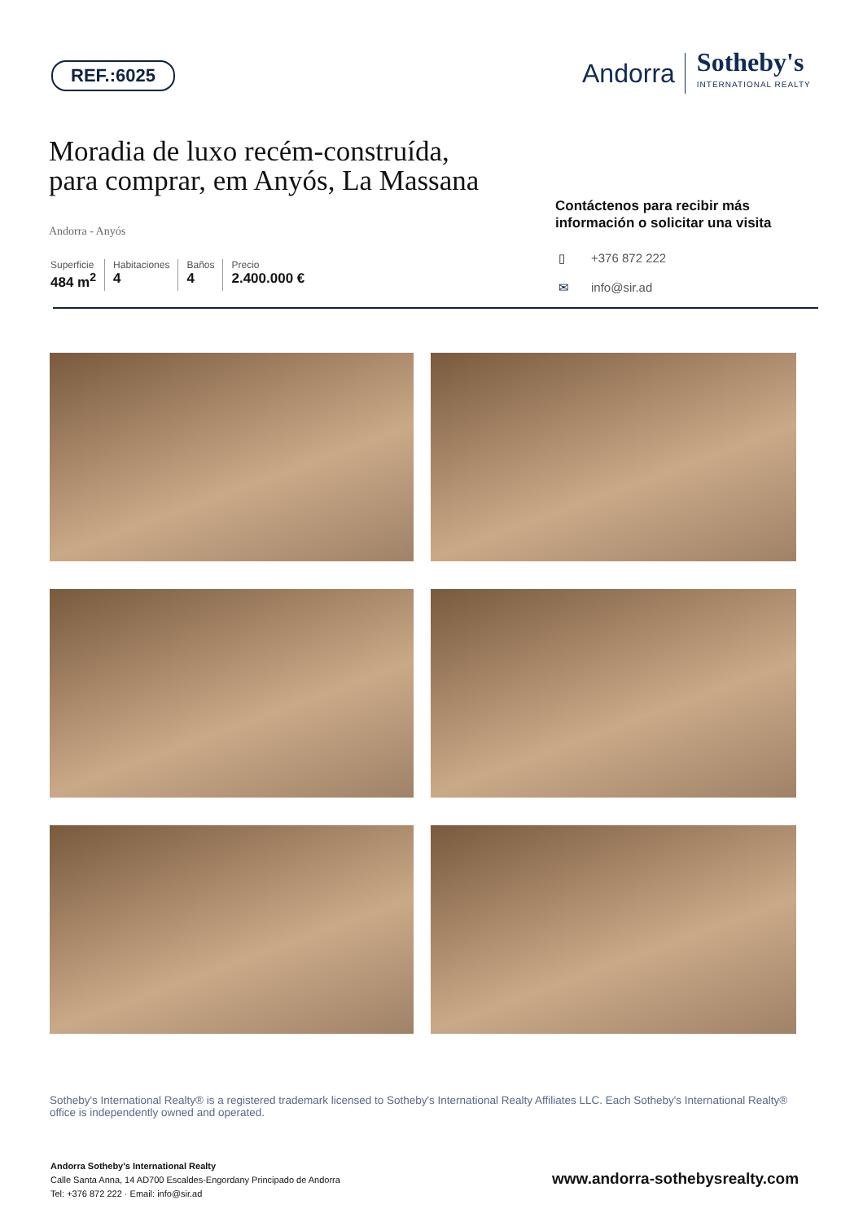REF.:6025
Andorra
Sotheby's
INTERNATIONAL REALTY
Moradia de luxo recém-construída,
para comprar, em Anyós, La Massana
Andorra - Anyós
Superficie
484 m<sup>2</sup>
Habitaciones
4
Baños
4
Precio
2.400.000 €
Contáctenos para recibir más
información o solicitar una visita
▯ +376 872 222
✉ info@sir.ad
Sotheby's International Realty® is a registered trademark licensed to Sotheby's International Realty Affiliates LLC. Each Sotheby's International Realty® office is independently owned and operated.
Andorra Sotheby's International Realty
Calle Santa Anna, 14 AD700 Escaldes-Engordany Principado de Andorra
Tel: +376 872 222 · Email: info@sir.ad
www.andorra-sothebysrealty.com